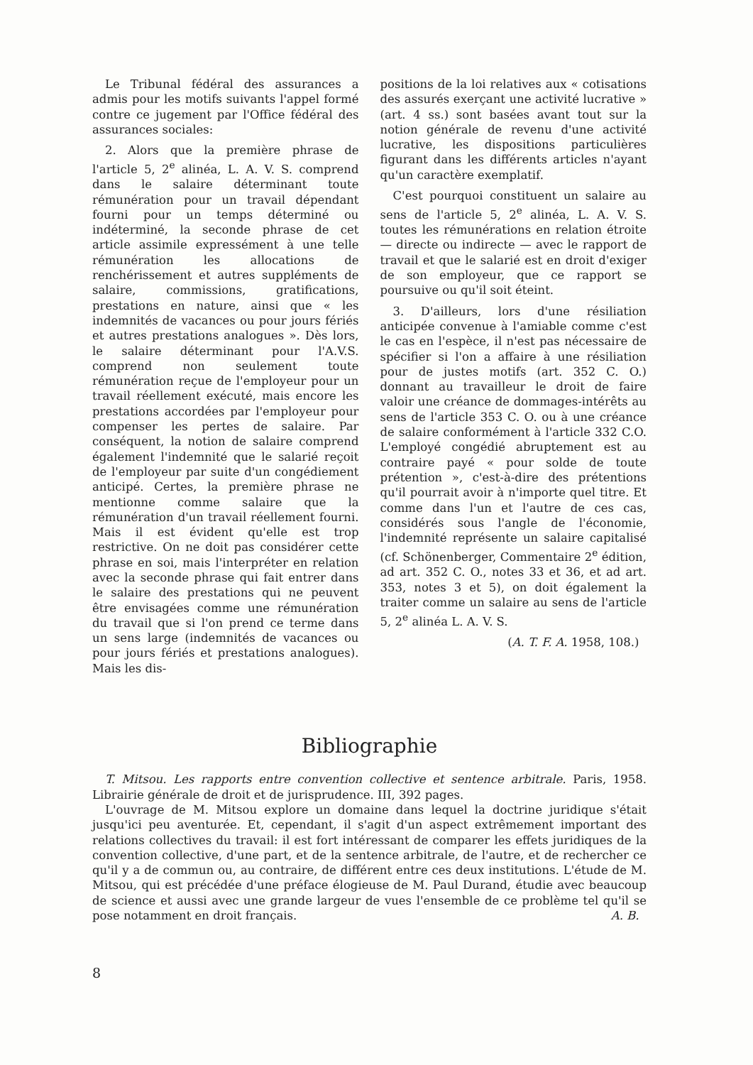Le Tribunal fédéral des assurances a admis pour les motifs suivants l'appel formé contre ce jugement par l'Office fédéral des assurances sociales:
2. Alors que la première phrase de l'article 5, 2<sup>e</sup> alinéa, L. A. V. S. comprend dans le salaire déterminant toute rémunération pour un travail dépendant fourni pour un temps déterminé ou indéterminé, la seconde phrase de cet article assimile expressément à une telle rémunération les allocations de renchérissement et autres suppléments de salaire, commissions, gratifications, prestations en nature, ainsi que « les indemnités de vacances ou pour jours fériés et autres prestations analogues ». Dès lors, le salaire déterminant pour l'A.V.S. comprend non seulement toute rémunération reçue de l'employeur pour un travail réellement exécuté, mais encore les prestations accordées par l'employeur pour compenser les pertes de salaire. Par conséquent, la notion de salaire comprend également l'indemnité que le salarié reçoit de l'employeur par suite d'un congédiement anticipé. Certes, la première phrase ne mentionne comme salaire que la rémunération d'un travail réellement fourni. Mais il est évident qu'elle est trop restrictive. On ne doit pas considérer cette phrase en soi, mais l'interpréter en relation avec la seconde phrase qui fait entrer dans le salaire des prestations qui ne peuvent être envisagées comme une rémunération du travail que si l'on prend ce terme dans un sens large (indemnités de vacances ou pour jours fériés et prestations analogues). Mais les dis-
positions de la loi relatives aux « cotisations des assurés exerçant une activité lucrative » (art. 4 ss.) sont basées avant tout sur la notion générale de revenu d'une activité lucrative, les dispositions particulières figurant dans les différents articles n'ayant qu'un caractère exemplatif.
C'est pourquoi constituent un salaire au sens de l'article 5, 2<sup>e</sup> alinéa, L. A. V. S. toutes les rémunérations en relation étroite — directe ou indirecte — avec le rapport de travail et que le salarié est en droit d'exiger de son employeur, que ce rapport se poursuive ou qu'il soit éteint.
3. D'ailleurs, lors d'une résiliation anticipée convenue à l'amiable comme c'est le cas en l'espèce, il n'est pas nécessaire de spécifier si l'on a affaire à une résiliation pour de justes motifs (art. 352 C. O.) donnant au travailleur le droit de faire valoir une créance de dommages-intérêts au sens de l'article 353 C. O. ou à une créance de salaire conformément à l'article 332 C.O. L'employé congédié abruptement est au contraire payé « pour solde de toute prétention », c'est-à-dire des prétentions qu'il pourrait avoir à n'importe quel titre. Et comme dans l'un et l'autre de ces cas, considérés sous l'angle de l'économie, l'indemnité représente un salaire capitalisé (cf. Schönenberger, Commentaire 2<sup>e</sup> édition, ad art. 352 C. O., notes 33 et 36, et ad art. 353, notes 3 et 5), on doit également la traiter comme un salaire au sens de l'article 5, 2<sup>e</sup> alinéa L. A. V. S.
(A. T. F. A. 1958, 108.)
Bibliographie
T. Mitsou. Les rapports entre convention collective et sentence arbitrale. Paris, 1958. Librairie générale de droit et de jurisprudence. III, 392 pages.
L'ouvrage de M. Mitsou explore un domaine dans lequel la doctrine juridique s'était jusqu'ici peu aventurée. Et, cependant, il s'agit d'un aspect extrêmement important des relations collectives du travail: il est fort intéressant de comparer les effets juridiques de la convention collective, d'une part, et de la sentence arbitrale, de l'autre, et de rechercher ce qu'il y a de commun ou, au contraire, de différent entre ces deux institutions. L'étude de M. Mitsou, qui est précédée d'une préface élogieuse de M. Paul Durand, étudie avec beaucoup de science et aussi avec une grande largeur de vues l'ensemble de ce problème tel qu'il se pose notamment en droit français. A. B.
8